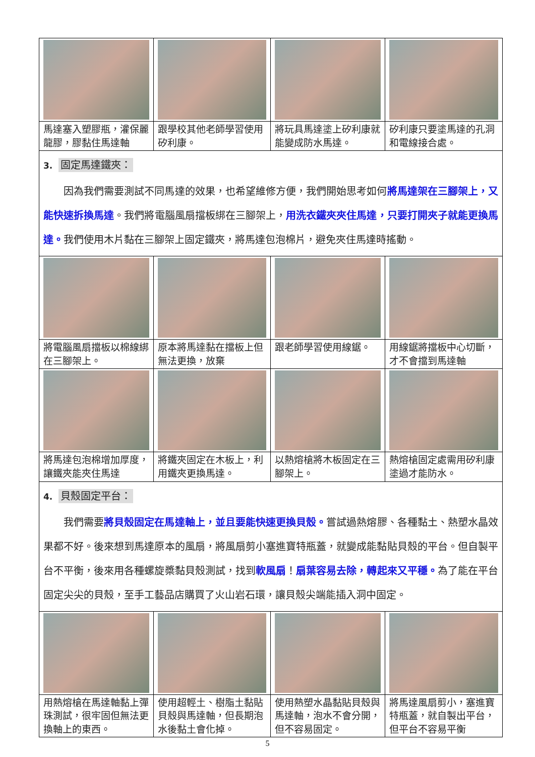| 馬達塞入塑膠瓶，灌保麗龍膠，膠黏住馬達軸 | 跟學校其他老師學習使用矽利康。 | 將玩具馬達塗上矽利康就能變成防水馬達。 | 矽利康只要塗馬達的孔洞和電線接合處。 |
| 3. 固定馬達鐵夾： 因為我們需要測試不同馬達的效果，也希望維修方便，我們開始思考如何 將馬達架在三腳架上，又能快速拆換馬達 。我們將電腦風扇擋板綁在三腳架上， 用洗衣鐵夾夾住馬達，只要打開夾子就能更換馬達。 我們使用木片黏在三腳架上固定鐵夾，將馬達包泡棉片，避免夾住馬達時搖動。 | | | |
| 將電腦風扇擋板以棉線綁在三腳架上。 | 原本將馬達黏在擋板上但無法更換，放棄 | 跟老師學習使用線鋸。 | 用線鋸將擋板中心切斷，才不會擋到馬達軸 |
| 將馬達包泡棉增加厚度，讓鐵夾能夾住馬達 | 將鐵夾固定在木板上，利用鐵夾更換馬達。 | 以熱熔槍將木板固定在三腳架上。 | 熱熔槍固定處需用矽利康塗過才能防水。 |
| 4. 貝殼固定平台： 我們需要 將貝殼固定在馬達軸上，並且要能快速更換貝殼。 嘗試過熱熔膠、各種黏土、熱塑水晶效果都不好。後來想到馬達原本的風扇，將風扇剪小塞進寶特瓶蓋，就變成能黏貼貝殼的平台。但自製平台不平衡，後來用各種螺旋槳黏貝殼測試，找到 軟風扇 ！ 扇葉容易去除，轉起來又平穩。 為了能在平台固定尖尖的貝殼，至手工藝品店購買了火山岩石環，讓貝殼尖端能插入洞中固定。 | | | |
| 用熱熔槍在馬達軸黏上彈珠測試，很牢固但無法更換軸上的東西。 | 使用超輕土、樹脂土黏貼貝殼與馬達軸，但長期泡水後黏土會化掉。 | 使用熱塑水晶黏貼貝殼與馬達軸，泡水不會分開，但不容易固定。 | 將馬達風扇剪小，塞進寶特瓶蓋，就自製出平台，但平台不容易平衡 |
5